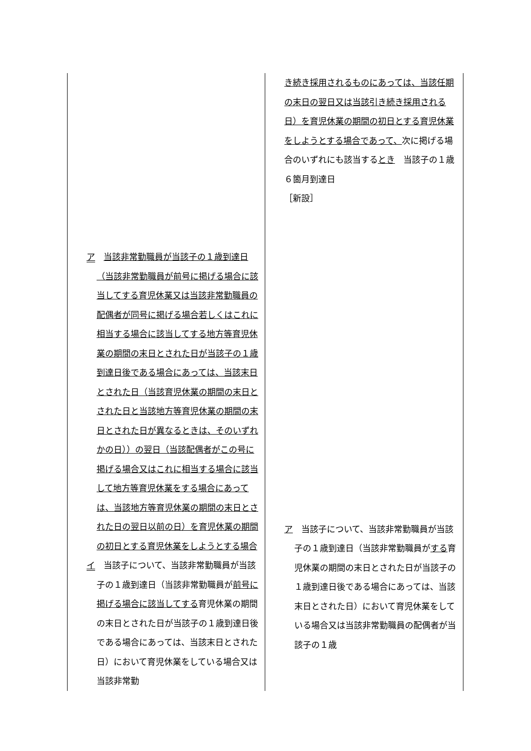| ア 当該非常勤職員が当該子の１歳到達日（当該非常勤職員が前号に掲げる場合に該当してする育児休業又は当該非常勤職員の配偶者が同号に掲げる場合若しくはこれに相当する場合に該当してする地方等育児休業の期間の末日とされた日が当該子の１歳到達日後である場合にあっては、当該末日とされた日（当該育児休業の期間の末日とされた日と当該地方等育児休業の期間の末日とされた日が異なるときは、そのいずれかの日））の翌日（当該配偶者がこの号に掲げる場合又はこれに相当する場合に該当して地方等育児休業をする場合にあっては、当該地方等育児休業の期間の末日とされた日の翌日以前の日）を育児休業の期間の初日とする育児休業をしようとする場合 イ 当該子について、当該非常勤職員が当該子の１歳到達日（当該非常勤職員が 前号に掲げる場合に該当してする 育児休業の期間の末日とされた日が当該子の１歳到達日後である場合にあっては、当該末日とされた日）において育児休業をしている場合又は当該非常勤 | き続き採用されるものにあっては、当該任期の末日の翌日又は当該引き続き採用される日）を育児休業の期間の初日とする育児休業をしようとする場合であって、 次に掲げる場合のいずれにも該当する とき 当該子の１歳６箇月到達日 ［新設］ ア 当該子について、当該非常勤職員が当該子の１歳到達日（当該非常勤職員が する 育児休業の期間の末日とされた日が当該子の１歳到達日後である場合にあっては、当該末日とされた日）において育児休業をしている場合又は当該非常勤職員の配偶者が当該子の１歳 |